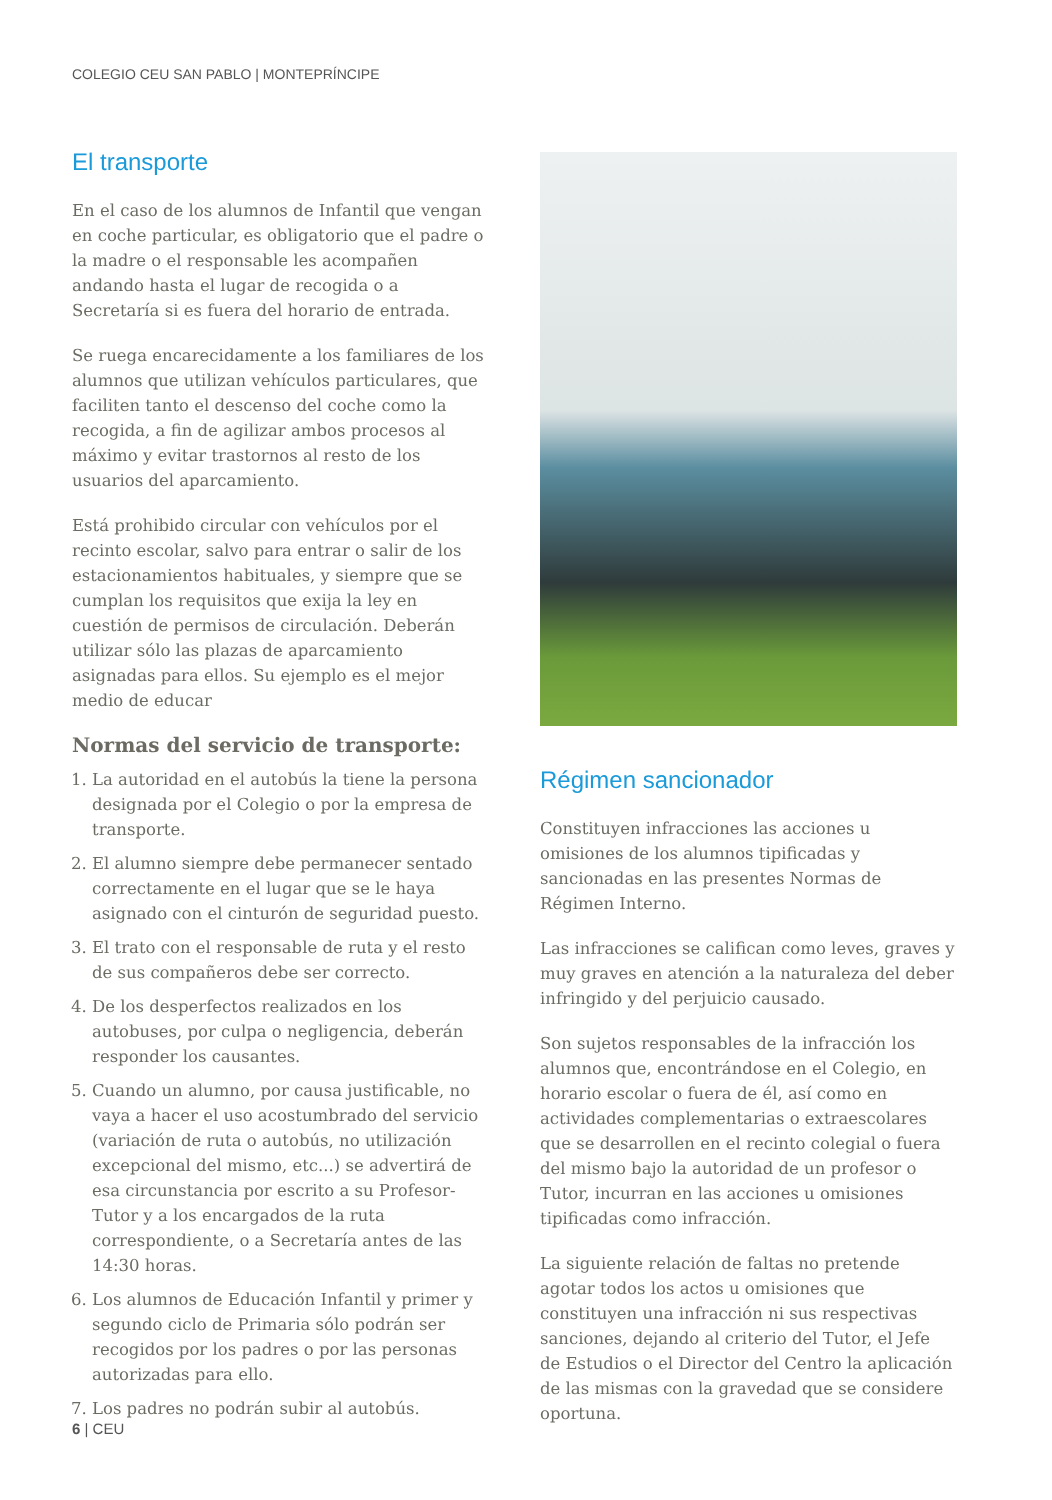COLEGIO CEU SAN PABLO | MONTEPRÍNCIPE
El transporte
En el caso de los alumnos de Infantil que vengan en coche particular, es obligatorio que el padre o la madre o el responsable les acompañen andando hasta el lugar de recogida o a Secretaría si es fuera del horario de entrada.
Se ruega encarecidamente a los familiares de los alumnos que utilizan vehículos particulares, que faciliten tanto el descenso del coche como la recogida, a fin de agilizar ambos procesos al máximo y evitar trastornos al resto de los usuarios del aparcamiento.
Está prohibido circular con vehículos por el recinto escolar, salvo para entrar o salir de los estacionamientos habituales, y siempre que se cumplan los requisitos que exija la ley en cuestión de permisos de circulación. Deberán utilizar sólo las plazas de aparcamiento asignadas para ellos. Su ejemplo es el mejor medio de educar
Normas del servicio de transporte:
1. La autoridad en el autobús la tiene la persona designada por el Colegio o por la empresa de transporte.
2. El alumno siempre debe permanecer sentado correctamente en el lugar que se le haya asignado con el cinturón de seguridad puesto.
3. El trato con el responsable de ruta y el resto de sus compañeros debe ser correcto.
4. De los desperfectos realizados en los autobuses, por culpa o negligencia, deberán responder los causantes.
5. Cuando un alumno, por causa justificable, no vaya a hacer el uso acostumbrado del servicio (variación de ruta o autobús, no utilización excepcional del mismo, etc...) se advertirá de esa circunstancia por escrito a su Profesor-Tutor y a los encargados de la ruta correspondiente, o a Secretaría antes de las 14:30 horas.
6. Los alumnos de Educación Infantil y primer y segundo ciclo de Primaria sólo podrán ser recogidos por los padres o por las personas autorizadas para ello.
7. Los padres no podrán subir al autobús.
Régimen sancionador
Constituyen infracciones las acciones u omisiones de los alumnos tipificadas y sancionadas en las presentes Normas de Régimen Interno.
Las infracciones se califican como leves, graves y muy graves en atención a la naturaleza del deber infringido y del perjuicio causado.
Son sujetos responsables de la infracción los alumnos que, encontrándose en el Colegio, en horario escolar o fuera de él, así como en actividades complementarias o extraescolares que se desarrollen en el recinto colegial o fuera del mismo bajo la autoridad de un profesor o Tutor, incurran en las acciones u omisiones tipificadas como infracción.
La siguiente relación de faltas no pretende agotar todos los actos u omisiones que constituyen una infracción ni sus respectivas sanciones, dejando al criterio del Tutor, el Jefe de Estudios o el Director del Centro la aplicación de las mismas con la gravedad que se considere oportuna.
6 | CEU